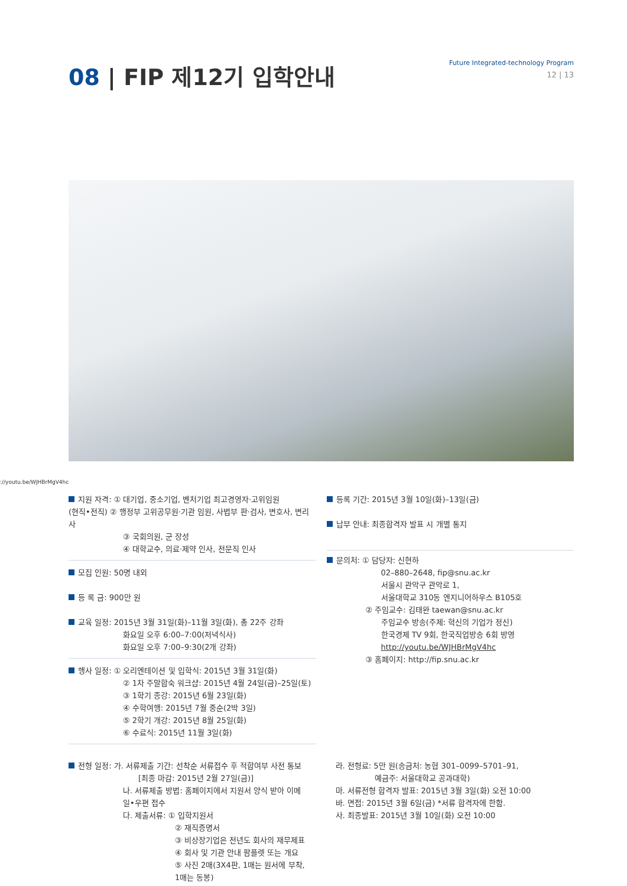08 | FIP 제12기 입학안내
Future Integrated-technology Program
12 | 13
://youtu.be/WJHBrMgV4hc
지원 자격: ① 대기업, 중소기업, 벤처기업 최고경영자·고위임원
(현직•전직) ② 행정부 고위공무원·기관 임원, 사법부 판·검사, 변호사, 변리사
③ 국회의원, 군 장성
④ 대학교수, 의료·제약 인사, 전문직 인사
모집 인원: 50명 내외
등 록 금: 900만 원
교육 일정: 2015년 3월 31일(화)–11월 3일(화), 총 22주 강좌
화요일 오후 6:00–7:00(저녁식사)
화요일 오후 7:00–9:30(2개 강좌)
행사 일정: ① 오리엔테이션 및 입학식: 2015년 3월 31일(화)
② 1차 주말합숙 워크샵: 2015년 4월 24일(금)–25일(토)
③ 1학기 종강: 2015년 6월 23일(화)
④ 수학여행: 2015년 7월 중순(2박 3일)
⑤ 2학기 개강: 2015년 8월 25일(화)
⑥ 수료식: 2015년 11월 3일(화)
등록 기간: 2015년 3월 10일(화)–13일(금)
납부 안내: 최종합격자 발표 시 개별 통지
문의처: ① 담당자: 신현하
02–880–2648, fip@snu.ac.kr
서울시 관악구 관악로 1,
서울대학교 310동 엔지니어하우스 B105호
② 주임교수: 김태완 taewan@snu.ac.kr
주임교수 방송(주제: 혁신의 기업가 정신)
한국경제 TV 9회, 한국직업방송 6회 방영
http://youtu.be/WJHBrMgV4hc
③ 홈페이지: http://fip.snu.ac.kr
전형 일정: 가. 서류제출 기간: 선착순 서류접수 후 적합여부 사전 통보
[최종 마감: 2015년 2월 27일(금)]
나. 서류제출 방법: 홈페이지에서 지원서 양식 받아 이메일•우편 접수
다. 제출서류: ① 입학지원서
② 재직증명서
③ 비상장기업은 전년도 회사의 재무제표
④ 회사 및 기관 안내 팜플렛 또는 개요
⑤ 사진 2매(3X4판, 1매는 원서에 부착, 1매는 동봉)
라. 전형료: 5만 원(송금처: 농협 301–0099–5701–91,
예금주: 서울대학교 공과대학)
마. 서류전형 합격자 발표: 2015년 3월 3일(화) 오전 10:00
바. 면접: 2015년 3월 6일(금) *서류 합격자에 한함.
사. 최종발표: 2015년 3월 10일(화) 오전 10:00